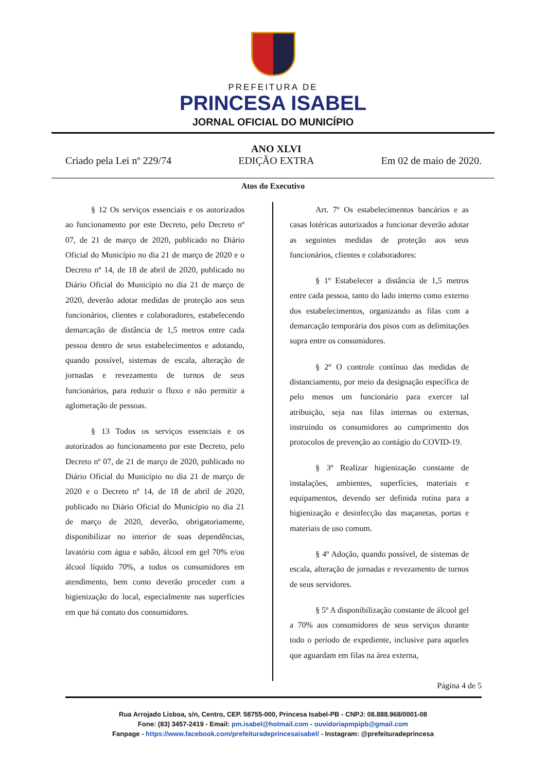PREFEITURA DE
PRINCESA ISABEL
JORNAL OFICIAL DO MUNICÍPIO
Criado pela Lei nº 229/74
ANO XLVI
EDIÇÃO EXTRA
Em 02 de maio de 2020.
Atos do Executivo
§ 12 Os serviços essenciais e os autorizados ao funcionamento por este Decreto, pelo Decreto nº 07, de 21 de março de 2020, publicado no Diário Oficial do Município no dia 21 de março de 2020 e o Decreto nº 14, de 18 de abril de 2020, publicado no Diário Oficial do Município no dia 21 de março de 2020, deverão adotar medidas de proteção aos seus funcionários, clientes e colaboradores, estabelecendo demarcação de distância de 1,5 metros entre cada pessoa dentro de seus estabelecimentos e adotando, quando possível, sistemas de escala, alteração de jornadas e revezamento de turnos de seus funcionários, para reduzir o fluxo e não permitir a aglomeração de pessoas.
§ 13 Todos os serviços essenciais e os autorizados ao funcionamento por este Decreto, pelo Decreto nº 07, de 21 de março de 2020, publicado no Diário Oficial do Município no dia 21 de março de 2020 e o Decreto nº 14, de 18 de abril de 2020, publicado no Diário Oficial do Município no dia 21 de março de 2020, deverão, obrigatoriamente, disponibilizar no interior de suas dependências, lavatório com água e sabão, álcool em gel 70% e/ou álcool líquido 70%, a todos os consumidores em atendimento, bem como deverão proceder com a higienização do local, especialmente nas superfícies em que há contato dos consumidores.
Art. 7º Os estabelecimentos bancários e as casas lotéricas autorizados a funcionar deverão adotar as seguintes medidas de proteção aos seus funcionários, clientes e colaboradores:
§ 1º Estabelecer a distância de 1,5 metros entre cada pessoa, tanto do lado interno como externo dos estabelecimentos, organizando as filas com a demarcação temporária dos pisos com as delimitações supra entre os consumidores.
§ 2º O controle contínuo das medidas de distanciamento, por meio da designação específica de pelo menos um funcionário para exercer tal atribuição, seja nas filas internas ou externas, instruindo os consumidores ao cumprimento dos protocolos de prevenção ao contágio do COVID-19.
§ 3º Realizar higienização constante de instalações, ambientes, superfícies, materiais e equipamentos, devendo ser definida rotina para a higienização e desinfecção das maçanetas, portas e materiais de uso comum.
§ 4º Adoção, quando possível, de sistemas de escala, alteração de jornadas e revezamento de turnos de seus servidores.
§ 5º A disponibilização constante de álcool gel a 70% aos consumidores de seus serviços durante todo o período de expediente, inclusive para aqueles que aguardam em filas na área externa,
Página 4 de 5
Rua Arrojado Lisboa, s/n, Centro, CEP. 58755-000, Princesa Isabel-PB - CNPJ: 08.888.968/0001-08
Fone: (83) 3457-2419 - Email: pm.isabel@hotmail.com - ouvidoriapmpipb@gmail.com
Fanpage - https://www.facebook.com/prefeituradeprincesaisabel/ - Instagram: @prefeituradeprincesa